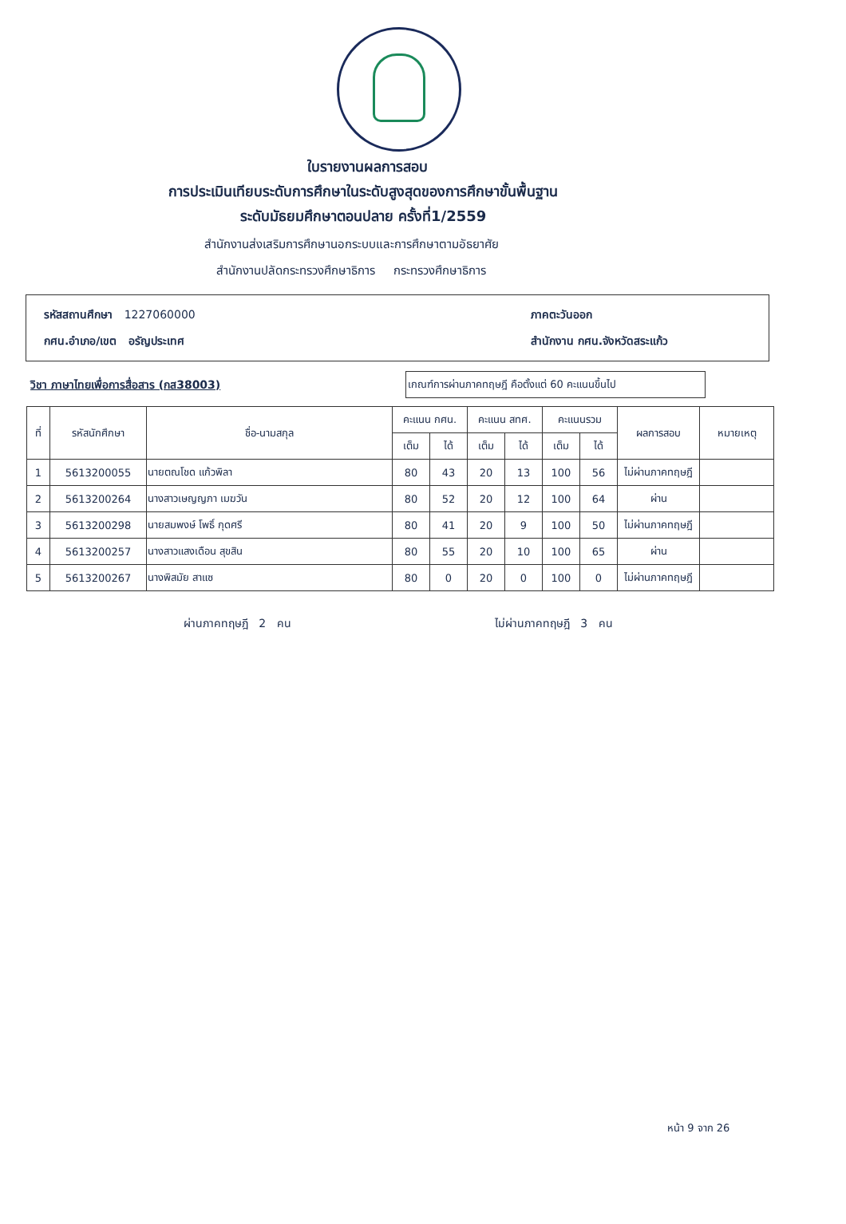ใบรายงานผลการสอบ
การประเมินเทียบระดับการศึกษาในระดับสูงสุดของการศึกษาขั้นพื้นฐาน
ระดับมัธยมศึกษาตอนปลาย ครั้งที่1/2559
สำนักงานส่งเสริมการศึกษานอกระบบและการศึกษาตามอัธยาศัย
สำนักงานปลัดกระทรวงศึกษาธิการ กระทรวงศึกษาธิการ
รหัสสถานศึกษา 1227060000
ภาคตะวันออก
กศน.อำเภอ/เขต อรัญประเทศ
สำนักงาน กศน.จังหวัดสระแก้ว
วิชา ภาษาไทยเพื่อการสื่อสาร (กส38003)
เกณฑ์การผ่านภาคทฤษฎี คือตั้งแต่ 60 คะแนนขึ้นไป
| ที่ | รหัสนักศึกษา | ชื่อ-นามสกุล | คะแนน กศน. | | คะแนน สทศ. | | คะแนนรวม | | ผลการสอบ | หมายเหตุ |
| --- | --- | --- | --- | --- | --- | --- | --- | --- | --- | --- |
| | | | เต็ม | ได้ | เต็ม | ได้ | เต็ม | ได้ | | |
| 1 | 5613200055 | นายตณโชด แก้วพิลา | 80 | 43 | 20 | 13 | 100 | 56 | ไม่ผ่านภาคทฤษฎี | |
| 2 | 5613200264 | นางสาวเษญญภา เมฆวัน | 80 | 52 | 20 | 12 | 100 | 64 | ผ่าน | |
| 3 | 5613200298 | นายสมพงษ์ โพธิ์ กุดศรี | 80 | 41 | 20 | 9 | 100 | 50 | ไม่ผ่านภาคทฤษฎี | |
| 4 | 5613200257 | นางสาวแสงเดือน สุขสิน | 80 | 55 | 20 | 10 | 100 | 65 | ผ่าน | |
| 5 | 5613200267 | นางพิสมัย สาแซ | 80 | 0 | 20 | 0 | 100 | 0 | ไม่ผ่านภาคทฤษฎี | |
ผ่านภาคทฤษฎี 2 คน ไม่ผ่านภาคทฤษฎี 3 คน
หน้า 9 จาก 26